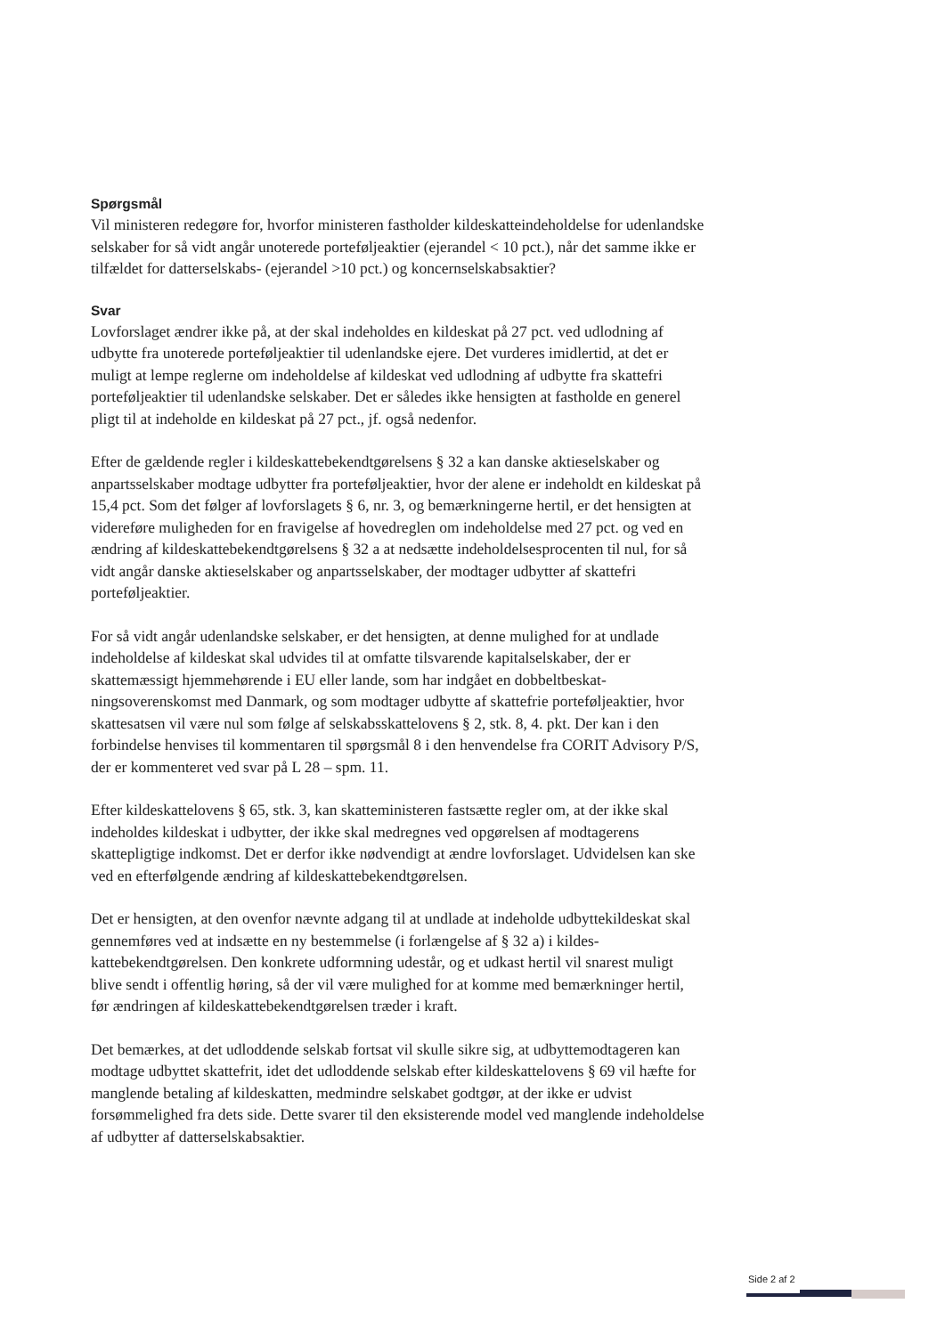Spørgsmål
Vil ministeren redegøre for, hvorfor ministeren fastholder kildeskatteindeholdelse for udenlandske selskaber for så vidt angår unoterede porteføljeaktier (ejerandel < 10 pct.), når det samme ikke er tilfældet for datterselskabs- (ejerandel >10 pct.) og koncernsel­skabsaktier?
Svar
Lovforslaget ændrer ikke på, at der skal indeholdes en kildeskat på 27 pct. ved udlodning af udbytte fra unoterede porteføljeaktier til udenlandske ejere. Det vurderes imidlertid, at det er muligt at lempe reglerne om indeholdelse af kildeskat ved udlodning af udbytte fra skattefri porteføljeaktier til udenlandske selskaber. Det er således ikke hensigten at fast­holde en generel pligt til at indeholde en kildeskat på 27 pct., jf. også nedenfor.
Efter de gældende regler i kildeskattebekendtgørelsens § 32 a kan danske aktieselskaber og anpartsselskaber modtage udbytter fra porteføljeaktier, hvor der alene er indeholdt en kildeskat på 15,4 pct. Som det følger af lovforslagets § 6, nr. 3, og bemærkningerne hertil, er det hensigten at videreføre muligheden for en fravigelse af hovedreglen om indehol­delse med 27 pct. og ved en ændring af kildeskattebekendtgørelsens § 32 a at nedsætte in­deholdelsesprocenten til nul, for så vidt angår danske aktieselskaber og anpartsselskaber, der modtager udbytter af skattefri porteføljeaktier.
For så vidt angår udenlandske selskaber, er det hensigten, at denne mulighed for at und­lade indeholdelse af kildeskat skal udvides til at omfatte tilsvarende kapitalselskaber, der er skattemæssigt hjemmehørende i EU eller lande, som har indgået en dobbeltbeskat­ningsoverenskomst med Danmark, og som modtager udbytte af skattefrie porteføljeak­tier, hvor skattesatsen vil være nul som følge af selskabsskattelovens § 2, stk. 8, 4. pkt. Der kan i den forbindelse henvises til kommentaren til spørgsmål 8 i den henvendelse fra CORIT Advisory P/S, der er kommenteret ved svar på L 28 – spm. 11.
Efter kildeskattelovens § 65, stk. 3, kan skatteministeren fastsætte regler om, at der ikke skal indeholdes kildeskat i udbytter, der ikke skal medregnes ved opgørelsen af modtage­rens skattepligtige indkomst. Det er derfor ikke nødvendigt at ændre lovforslaget. Udvi­delsen kan ske ved en efterfølgende ændring af kildeskattebekendtgørelsen.
Det er hensigten, at den ovenfor nævnte adgang til at undlade at indeholde udbyttekilde­skat skal gennemføres ved at indsætte en ny bestemmelse (i forlængelse af § 32 a) i kildes­kattebekendtgørelsen. Den konkrete udformning udestår, og et udkast hertil vil snarest muligt blive sendt i offentlig høring, så der vil være mulighed for at komme med bemærk­ninger hertil, før ændringen af kildeskattebekendtgørelsen træder i kraft.
Det bemærkes, at det udloddende selskab fortsat vil skulle sikre sig, at udbyttemodtageren kan modtage udbyttet skattefrit, idet det udloddende selskab efter kildeskattelovens § 69 vil hæfte for manglende betaling af kildeskatten, medmindre selskabet godtgør, at der ikke er udvist forsømmelighed fra dets side. Dette svarer til den eksisterende model ved mang­lende indeholdelse af udbytter af datterselskabsaktier.
Side 2 af 2